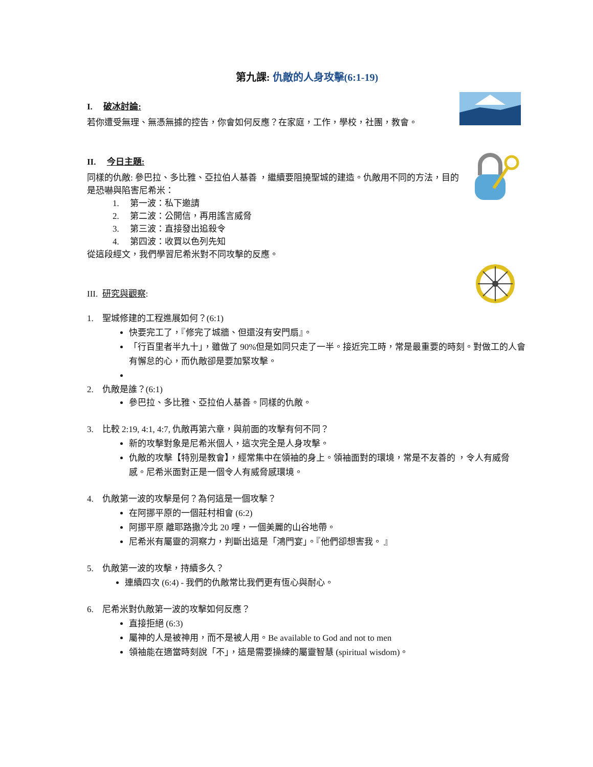第九課: 仇敵的人身攻擊(6:1-19)
I. 破冰討論:
若你遭受無理、無憑無據的控告，你會如何反應？在家庭，工作，學校，社團，教會。
II. 今日主題:
同樣的仇敵: 參巴拉、多比雅、亞拉伯人基善 ，繼續要阻撓聖城的建造。仇敵用不同的方法，目的是恐嚇與陷害尼希米：
1. 第一波：私下邀請
2. 第二波：公開信，再用謠言威脅
3. 第三波：直接發出追殺令
4. 第四波：收買以色列先知
從這段經文，我們學習尼希米對不同攻擊的反應。
III. 研究與觀察:
1. 聖城修建的工程進展如何？(6:1)
快要完工了，『修完了城牆、但還沒有安門扇』。
「行百里者半九十」，雖做了 90%但是如同只走了一半。接近完工時，常是最重要的時刻。對做工的人會有懈怠的心，而仇敵卻是要加緊攻擊。
2. 仇敵是誰？(6:1)
參巴拉、多比雅、亞拉伯人基善。同樣的仇敵。
3. 比較 2:19, 4:1, 4:7, 仇敵再第六章，與前面的攻擊有何不同？
新的攻擊對象是尼希米個人，這次完全是人身攻擊。
仇敵的攻擊【特別是教會】，經常集中在領袖的身上。領袖面對的環境，常是不友善的 ，令人有威脅感。尼希米面對正是一個令人有威脅感環境。
4. 仇敵第一波的攻擊是何？為何這是一個攻擊？
在阿挪平原的一個莊村相會 (6:2)
阿挪平原 離耶路撒冷北 20 哩，一個美麗的山谷地帶。
尼希米有屬靈的洞察力，判斷出這是「鴻門宴」。『他們卻想害我。 』
5. 仇敵第一波的攻擊，持續多久？
連續四次 (6:4) - 我們的仇敵常比我們更有恆心與耐心。
6. 尼希米對仇敵第一波的攻擊如何反應？
直接拒絕 (6:3)
屬神的人是被神用，而不是被人用。Be available to God and not to men
領袖能在適當時刻說「不」，這是需要操練的屬靈智慧 (spiritual wisdom)。